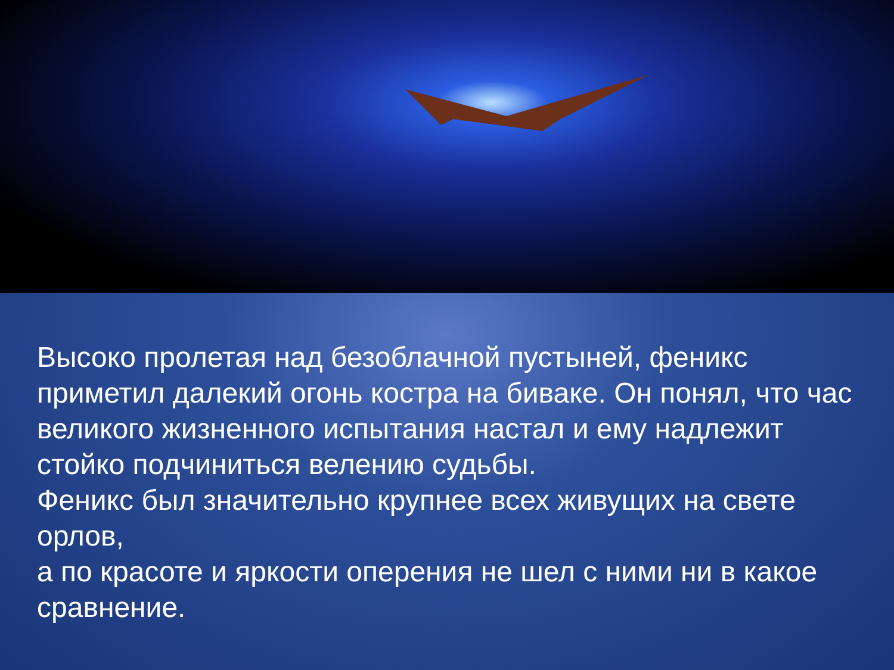Высоко пролетая над безоблачной пустыней, феникс приметил далекий огонь костра на биваке. Он понял, что час великого жизненного испытания настал и ему надлежит стойко подчиниться велению судьбы.
Феникс был значительно крупнее всех живущих на свете орлов,
а по красоте и яркости оперения не шел с ними ни в какое сравнение.